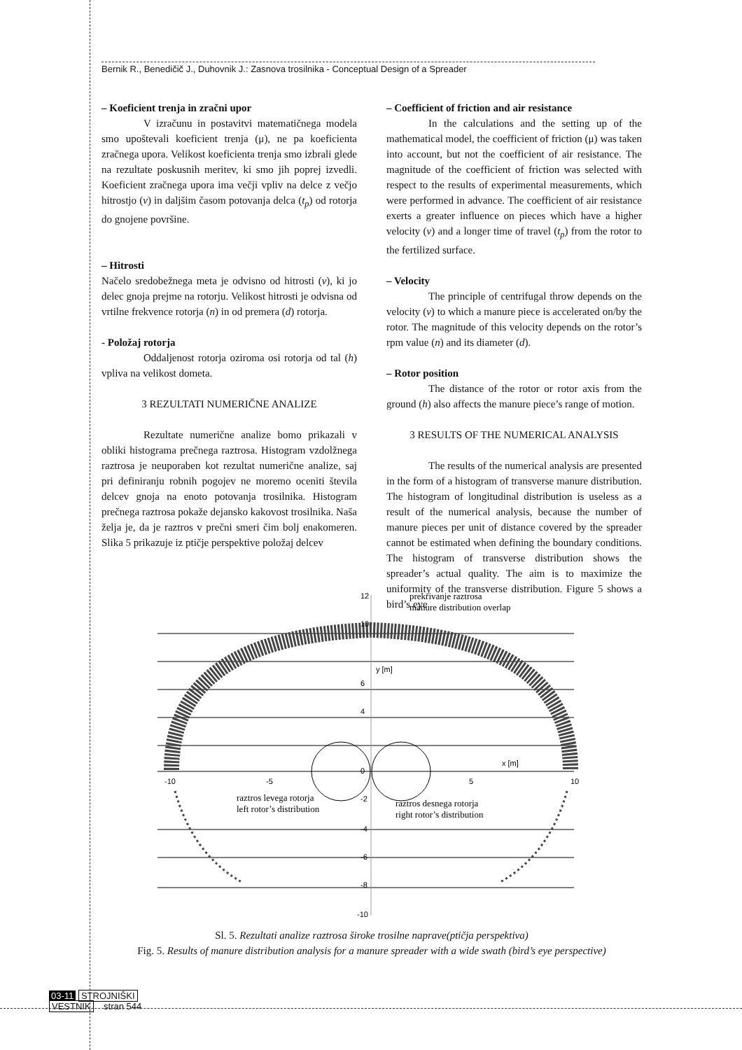Bernik R., Benedičič J., Duhovnik J.: Zasnova trosilnika - Conceptual Design of a Spreader
– Koeficient trenja in zračni upor
V izračunu in postavitvi matematičnega modela smo upoštevali koeficient trenja (μ), ne pa koeficienta zračnega upora. Velikost koeficienta trenja smo izbrali glede na rezultate poskusnih meritev, ki smo jih poprej izvedli. Koeficient zračnega upora ima večji vpliv na delce z večjo hitrostjo (v) in daljšim časom potovanja delca (t<sub>p</sub>) od rotorja do gnojene površine.
– Hitrosti
Načelo sredobežnega meta je odvisno od hitrosti (v), ki jo delec gnoja prejme na rotorju. Velikost hitrosti je odvisna od vrtilne frekvence rotorja (n) in od premera (d) rotorja.
- Položaj rotorja
Oddaljenost rotorja oziroma osi rotorja od tal (h) vpliva na velikost dometa.
3 REZULTATI NUMERIČNE ANALIZE
Rezultate numerične analize bomo prikazali v obliki histograma prečnega raztrosa. Histogram vzdolžnega raztrosa je neuporaben kot rezultat numerične analize, saj pri definiranju robnih pogojev ne moremo oceniti števila delcev gnoja na enoto potovanja trosilnika. Histogram prečnega raztrosa pokaže dejansko kakovost trosilnika. Naša želja je, da je raztros v prečni smeri čim bolj enakomeren. Slika 5 prikazuje iz ptičje perspektive položaj delcev
– Coefficient of friction and air resistance
In the calculations and the setting up of the mathematical model, the coefficient of friction (μ) was taken into account, but not the coefficient of air resistance. The magnitude of the coefficient of friction was selected with respect to the results of experimental measurements, which were performed in advance. The coefficient of air resistance exerts a greater influence on pieces which have a higher velocity (v) and a longer time of travel (t<sub>p</sub>) from the rotor to the fertilized surface.
– Velocity
The principle of centrifugal throw depends on the velocity (v) to which a manure piece is accelerated on/by the rotor. The magnitude of this velocity depends on the rotor’s rpm value (n) and its diameter (d).
– Rotor position
The distance of the rotor or rotor axis from the ground (h) also affects the manure piece’s range of motion.
3 RESULTS OF THE NUMERICAL ANALYSIS
The results of the numerical analysis are presented in the form of a histogram of transverse manure distribution. The histogram of longitudinal distribution is useless as a result of the numerical analysis, because the number of manure pieces per unit of distance covered by the spreader cannot be estimated when defining the boundary conditions. The histogram of transverse distribution shows the spreader’s actual quality. The aim is to maximize the uniformity of the transverse distribution. Figure 5 shows a bird’s eye
12
10
6
4
0
-2
-4
-6
-8
-10
-10
-5
5
10
y [m]
x [m]
prekrivanje raztrosa
manure distribution overlap
raztros levega rotorja
left rotor’s distribution
raztros desnega rotorja
right rotor’s distribution
Sl. 5. Rezultati analize raztrosa široke trosilne naprave(ptičja perspektiva)
Fig. 5. Results of manure distribution analysis for a manure spreader with a wide swath (bird’s eye perspective)
03-11 STROJNIŠKI
VESTNIK stran 544